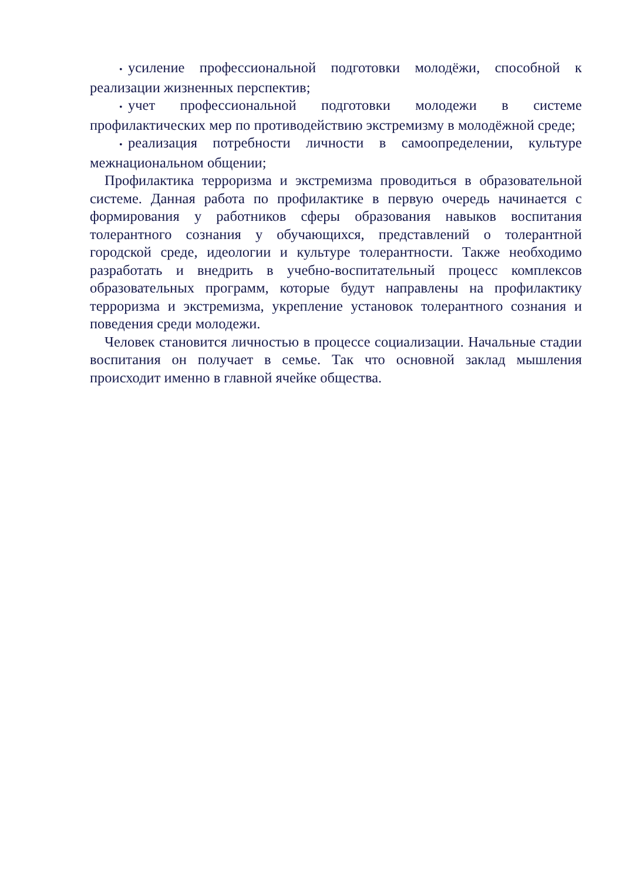• усиление профессиональной подготовки молодёжи, способной к реализации жизненных перспектив;
• учет профессиональной подготовки молодежи в системе профилактических мер по противодействию экстремизму в молодёжной среде;
• реализация потребности личности в самоопределении, культуре межнациональном общении;
Профилактика терроризма и экстремизма проводиться в образовательной системе. Данная работа по профилактике в первую очередь начинается с формирования у работников сферы образования навыков воспитания толерантного сознания у обучающихся, представлений о толерантной городской среде, идеологии и культуре толерантности. Также необходимо разработать и внедрить в учебно-воспитательный процесс комплексов образовательных программ, которые будут направлены на профилактику терроризма и экстремизма, укрепление установок толерантного сознания и поведения среди молодежи.
Человек становится личностью в процессе социализации. Начальные стадии воспитания он получает в семье. Так что основной заклад мышления происходит именно в главной ячейке общества.